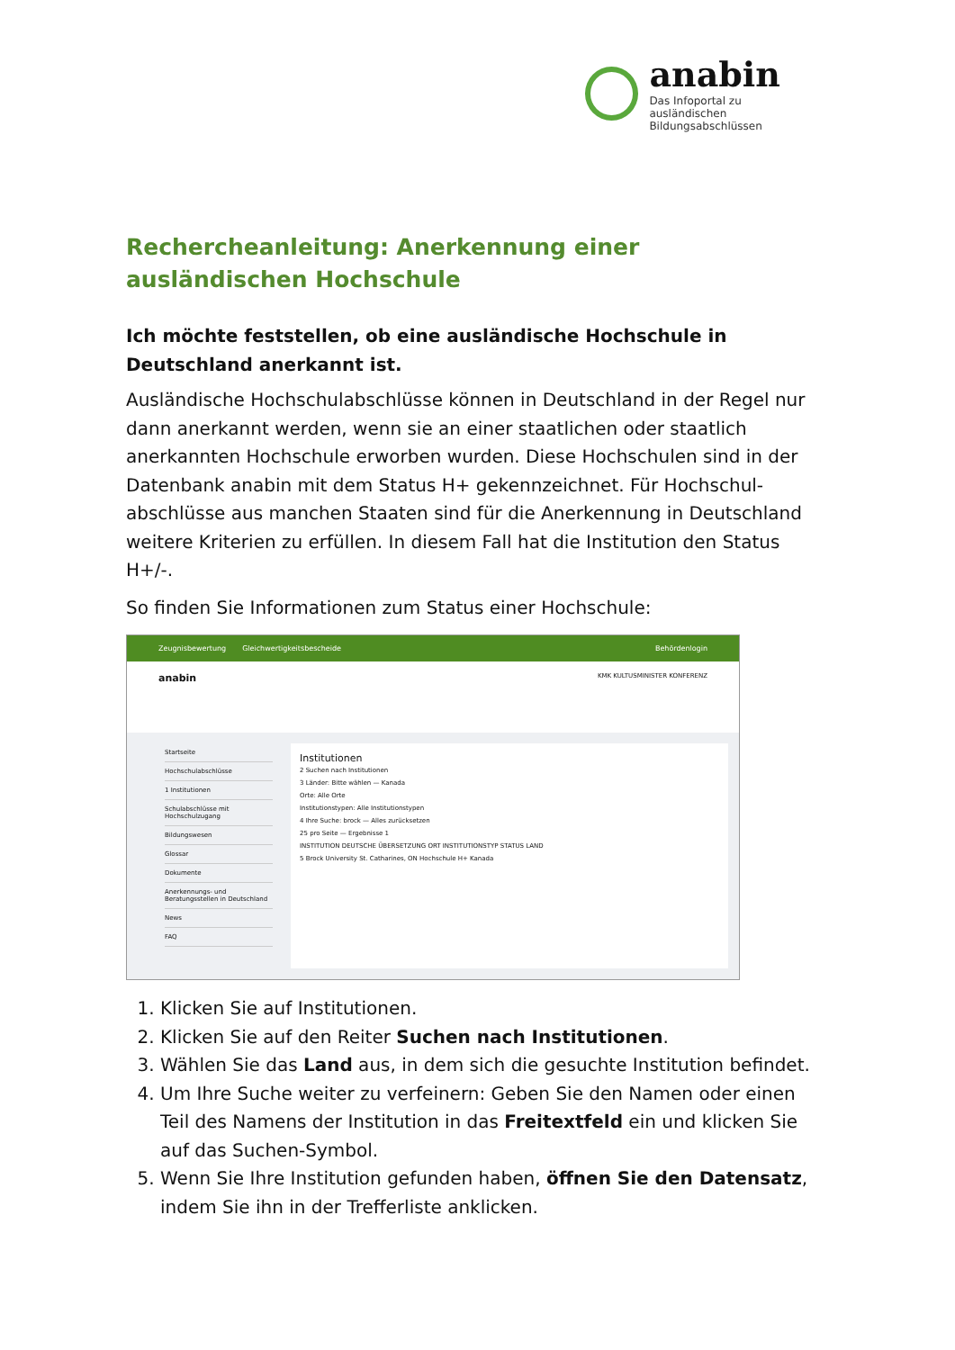anabin
Das Infoportal zu ausländischen
Bildungsabschlüssen
Rechercheanleitung: Anerkennung einer ausländischen Hochschule
Ich möchte feststellen, ob eine ausländische Hochschule in Deutschland anerkannt ist.
Ausländische Hochschulabschlüsse können in Deutschland in der Regel nur dann anerkannt werden, wenn sie an einer staatlichen oder staatlich anerkannten Hochschule erworben wurden. Diese Hochschulen sind in der Datenbank anabin mit dem Status H+ gekennzeichnet. Für Hochschul-abschlüsse aus manchen Staaten sind für die Anerkennung in Deutschland weitere Kriterien zu erfüllen. In diesem Fall hat die Institution den Status H+/-.
So finden Sie Informationen zum Status einer Hochschule:
Zeugnisbewertung Gleichwertigkeitsbescheide Behördenlogin
anabin KMK KULTUSMINISTER KONFERENZ
Startseite
Hochschulabschlüsse
1 Institutionen
Schulabschlüsse mit Hochschulzugang
Bildungswesen
Glossar
Dokumente
Anerkennungs- und Beratungsstellen in Deutschland
News
FAQ
Institutionen
2 Suchen nach Institutionen
3 Länder: Bitte wählen — Kanada
Orte: Alle Orte
Institutionstypen: Alle Institutionstypen
4 Ihre Suche: brock — Alles zurücksetzen
25 pro Seite — Ergebnisse 1
INSTITUTION DEUTSCHE ÜBERSETZUNG ORT INSTITUTIONSTYP STATUS LAND
5 Brock University St. Catharines, ON Hochschule H+ Kanada
1. Klicken Sie auf Institutionen.
2. Klicken Sie auf den Reiter Suchen nach Institutionen.
3. Wählen Sie das Land aus, in dem sich die gesuchte Institution befindet.
4. Um Ihre Suche weiter zu verfeinern: Geben Sie den Namen oder einen Teil des Namens der Institution in das Freitextfeld ein und klicken Sie auf das Suchen-Symbol.
5. Wenn Sie Ihre Institution gefunden haben, öffnen Sie den Datensatz, indem Sie ihn in der Trefferliste anklicken.